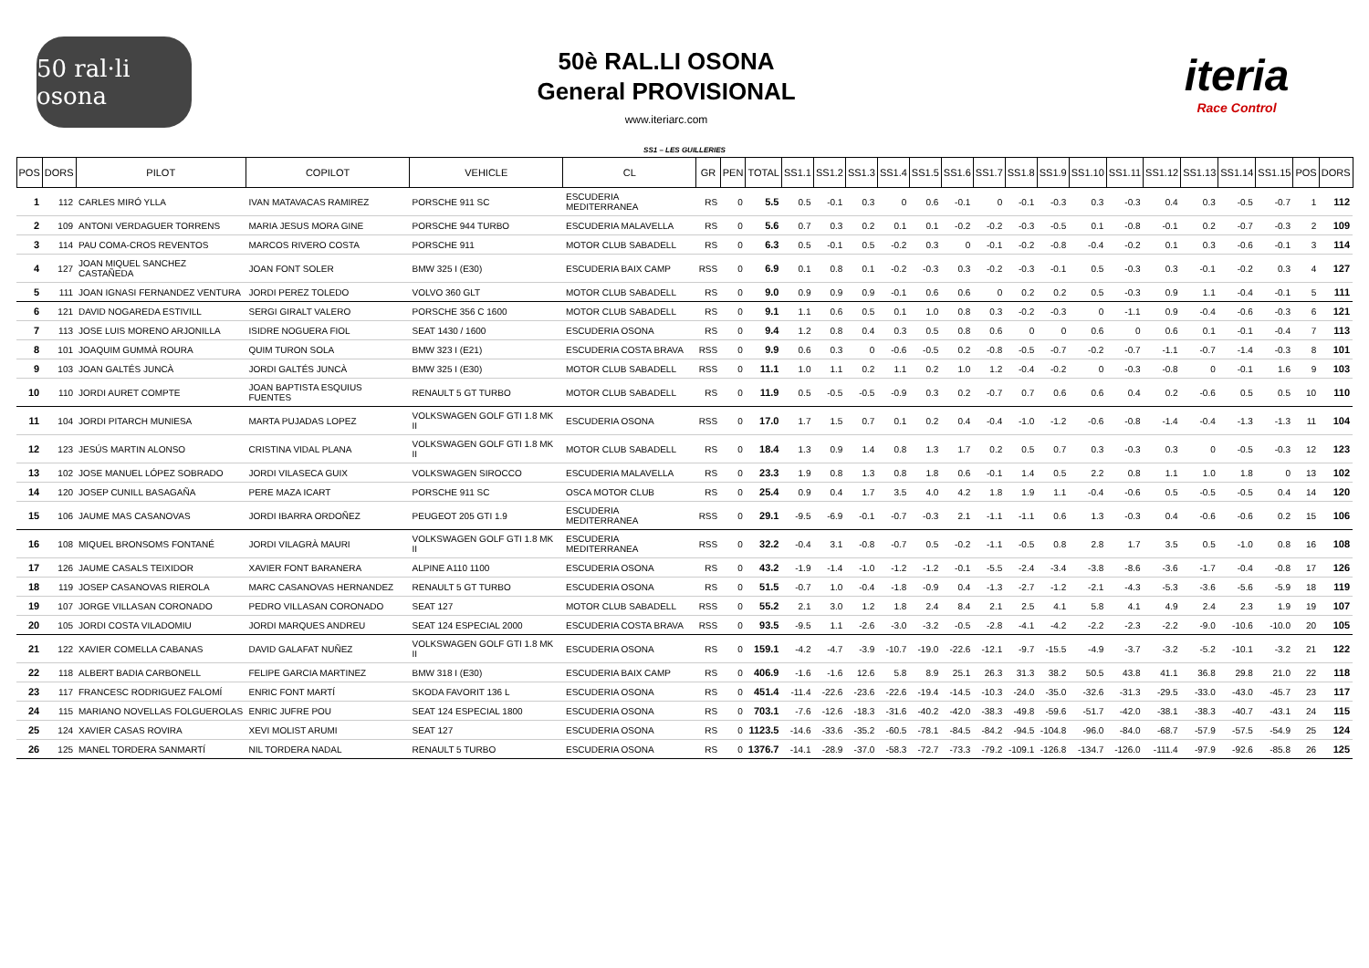50 ral·li osona
50è RAL.LI OSONA
General PROVISIONAL
www.iteriarc.com
iteria
Race Control
SS1 – LES GUILLERIES
| POS | DORS | PILOT | COPILOT | VEHICLE | CL | GR | PEN | TOTAL | SS1.1 | SS1.2 | SS1.3 | SS1.4 | SS1.5 | SS1.6 | SS1.7 | SS1.8 | SS1.9 | SS1.10 | SS1.11 | SS1.12 | SS1.13 | SS1.14 | SS1.15 | POS | DORS |
| --- | --- | --- | --- | --- | --- | --- | --- | --- | --- | --- | --- | --- | --- | --- | --- | --- | --- | --- | --- | --- | --- | --- | --- | --- | --- |
| 1 | 112 | CARLES MIRÓ YLLA | IVAN MATAVACAS RAMIREZ | PORSCHE 911 SC | ESCUDERIA MEDITERRANEA | RS | 0 | 5.5 | 0.5 | -0.1 | 0.3 | 0 | 0.6 | -0.1 | 0 | -0.1 | -0.3 | 0.3 | -0.3 | 0.4 | 0.3 | -0.5 | -0.7 | 1 | 112 |
| 2 | 109 | ANTONI VERDAGUER TORRENS | MARIA JESUS MORA GINE | PORSCHE 944 TURBO | ESCUDERIA MALAVELLA | RS | 0 | 5.6 | 0.7 | 0.3 | 0.2 | 0.1 | 0.1 | -0.2 | -0.2 | -0.3 | -0.5 | 0.1 | -0.8 | -0.1 | 0.2 | -0.7 | -0.3 | 2 | 109 |
| 3 | 114 | PAU COMA-CROS REVENTOS | MARCOS RIVERO COSTA | PORSCHE 911 | MOTOR CLUB SABADELL | RS | 0 | 6.3 | 0.5 | -0.1 | 0.5 | -0.2 | 0.3 | 0 | -0.1 | -0.2 | -0.8 | -0.4 | -0.2 | 0.1 | 0.3 | -0.6 | -0.1 | 3 | 114 |
| 4 | 127 | JOAN MIQUEL SANCHEZ CASTAÑEDA | JOAN FONT SOLER | BMW 325 I (E30) | ESCUDERIA BAIX CAMP | RSS | 0 | 6.9 | 0.1 | 0.8 | 0.1 | -0.2 | -0.3 | 0.3 | -0.2 | -0.3 | -0.1 | 0.5 | -0.3 | 0.3 | -0.1 | -0.2 | 0.3 | 4 | 127 |
| 5 | 111 | JOAN IGNASI FERNANDEZ VENTURA | JORDI PEREZ TOLEDO | VOLVO 360 GLT | MOTOR CLUB SABADELL | RS | 0 | 9.0 | 0.9 | 0.9 | 0.9 | -0.1 | 0.6 | 0.6 | 0 | 0.2 | 0.2 | 0.5 | -0.3 | 0.9 | 1.1 | -0.4 | -0.1 | 5 | 111 |
| 6 | 121 | DAVID NOGAREDA ESTIVILL | SERGI GIRALT VALERO | PORSCHE 356 C 1600 | MOTOR CLUB SABADELL | RS | 0 | 9.1 | 1.1 | 0.6 | 0.5 | 0.1 | 1.0 | 0.8 | 0.3 | -0.2 | -0.3 | 0 | -1.1 | 0.9 | -0.4 | -0.6 | -0.3 | 6 | 121 |
| 7 | 113 | JOSE LUIS MORENO ARJONILLA | ISIDRE NOGUERA FIOL | SEAT 1430 / 1600 | ESCUDERIA OSONA | RS | 0 | 9.4 | 1.2 | 0.8 | 0.4 | 0.3 | 0.5 | 0.8 | 0.6 | 0 | 0 | 0.6 | 0 | 0.6 | 0.1 | -0.1 | -0.4 | 7 | 113 |
| 8 | 101 | JOAQUIM GUMMÀ ROURA | QUIM TURON SOLA | BMW 323 I (E21) | ESCUDERIA COSTA BRAVA | RSS | 0 | 9.9 | 0.6 | 0.3 | 0 | -0.6 | -0.5 | 0.2 | -0.8 | -0.5 | -0.7 | -0.2 | -0.7 | -1.1 | -0.7 | -1.4 | -0.3 | 8 | 101 |
| 9 | 103 | JOAN GALTÉS JUNCÀ | JORDI GALTÉS JUNCÀ | BMW 325 I (E30) | MOTOR CLUB SABADELL | RSS | 0 | 11.1 | 1.0 | 1.1 | 0.2 | 1.1 | 0.2 | 1.0 | 1.2 | -0.4 | -0.2 | 0 | -0.3 | -0.8 | 0 | -0.1 | 1.6 | 9 | 103 |
| 10 | 110 | JORDI AURET COMPTE | JOAN BAPTISTA ESQUIUS FUENTES | RENAULT 5 GT TURBO | MOTOR CLUB SABADELL | RS | 0 | 11.9 | 0.5 | -0.5 | -0.5 | -0.9 | 0.3 | 0.2 | -0.7 | 0.7 | 0.6 | 0.6 | 0.4 | 0.2 | -0.6 | 0.5 | 0.5 | 10 | 110 |
| 11 | 104 | JORDI PITARCH MUNIESA | MARTA PUJADAS LOPEZ | VOLKSWAGEN GOLF GTI 1.8 MK II | ESCUDERIA OSONA | RSS | 0 | 17.0 | 1.7 | 1.5 | 0.7 | 0.1 | 0.2 | 0.4 | -0.4 | -1.0 | -1.2 | -0.6 | -0.8 | -1.4 | -0.4 | -1.3 | -1.3 | 11 | 104 |
| 12 | 123 | JESÚS MARTIN ALONSO | CRISTINA VIDAL PLANA | VOLKSWAGEN GOLF GTI 1.8 MK II | MOTOR CLUB SABADELL | RS | 0 | 18.4 | 1.3 | 0.9 | 1.4 | 0.8 | 1.3 | 1.7 | 0.2 | 0.5 | 0.7 | 0.3 | -0.3 | 0.3 | 0 | -0.5 | -0.3 | 12 | 123 |
| 13 | 102 | JOSE MANUEL LÓPEZ SOBRADO | JORDI VILASECA GUIX | VOLKSWAGEN SIROCCO | ESCUDERIA MALAVELLA | RS | 0 | 23.3 | 1.9 | 0.8 | 1.3 | 0.8 | 1.8 | 0.6 | -0.1 | 1.4 | 0.5 | 2.2 | 0.8 | 1.1 | 1.0 | 1.8 | 0 | 13 | 102 |
| 14 | 120 | JOSEP CUNILL BASAGAÑA | PERE MAZA ICART | PORSCHE 911 SC | OSCA MOTOR CLUB | RS | 0 | 25.4 | 0.9 | 0.4 | 1.7 | 3.5 | 4.0 | 4.2 | 1.8 | 1.9 | 1.1 | -0.4 | -0.6 | 0.5 | -0.5 | -0.5 | 0.4 | 14 | 120 |
| 15 | 106 | JAUME MAS CASANOVAS | JORDI IBARRA ORDOÑEZ | PEUGEOT 205 GTI 1.9 | ESCUDERIA MEDITERRANEA | RSS | 0 | 29.1 | -9.5 | -6.9 | -0.1 | -0.7 | -0.3 | 2.1 | -1.1 | -1.1 | 0.6 | 1.3 | -0.3 | 0.4 | -0.6 | -0.6 | 0.2 | 15 | 106 |
| 16 | 108 | MIQUEL BRONSOMS FONTANÉ | JORDI VILAGRÀ MAURI | VOLKSWAGEN GOLF GTI 1.8 MK II | ESCUDERIA MEDITERRANEA | RSS | 0 | 32.2 | -0.4 | 3.1 | -0.8 | -0.7 | 0.5 | -0.2 | -1.1 | -0.5 | 0.8 | 2.8 | 1.7 | 3.5 | 0.5 | -1.0 | 0.8 | 16 | 108 |
| 17 | 126 | JAUME CASALS TEIXIDOR | XAVIER FONT BARANERA | ALPINE A110 1100 | ESCUDERIA OSONA | RS | 0 | 43.2 | -1.9 | -1.4 | -1.0 | -1.2 | -1.2 | -0.1 | -5.5 | -2.4 | -3.4 | -3.8 | -8.6 | -3.6 | -1.7 | -0.4 | -0.8 | 17 | 126 |
| 18 | 119 | JOSEP CASANOVAS RIEROLA | MARC CASANOVAS HERNANDEZ | RENAULT 5 GT TURBO | ESCUDERIA OSONA | RS | 0 | 51.5 | -0.7 | 1.0 | -0.4 | -1.8 | -0.9 | 0.4 | -1.3 | -2.7 | -1.2 | -2.1 | -4.3 | -5.3 | -3.6 | -5.6 | -5.9 | 18 | 119 |
| 19 | 107 | JORGE VILLASAN CORONADO | PEDRO VILLASAN CORONADO | SEAT 127 | MOTOR CLUB SABADELL | RSS | 0 | 55.2 | 2.1 | 3.0 | 1.2 | 1.8 | 2.4 | 8.4 | 2.1 | 2.5 | 4.1 | 5.8 | 4.1 | 4.9 | 2.4 | 2.3 | 1.9 | 19 | 107 |
| 20 | 105 | JORDI COSTA VILADOMIU | JORDI MARQUES ANDREU | SEAT 124 ESPECIAL 2000 | ESCUDERIA COSTA BRAVA | RSS | 0 | 93.5 | -9.5 | 1.1 | -2.6 | -3.0 | -3.2 | -0.5 | -2.8 | -4.1 | -4.2 | -2.2 | -2.3 | -2.2 | -9.0 | -10.6 | -10.0 | 20 | 105 |
| 21 | 122 | XAVIER COMELLA CABANAS | DAVID GALAFAT NUÑEZ | VOLKSWAGEN GOLF GTI 1.8 MK II | ESCUDERIA OSONA | RS | 0 | 159.1 | -4.2 | -4.7 | -3.9 | -10.7 | -19.0 | -22.6 | -12.1 | -9.7 | -15.5 | -4.9 | -3.7 | -3.2 | -5.2 | -10.1 | -3.2 | 21 | 122 |
| 22 | 118 | ALBERT BADIA CARBONELL | FELIPE GARCIA MARTINEZ | BMW 318 I (E30) | ESCUDERIA BAIX CAMP | RS | 0 | 406.9 | -1.6 | -1.6 | 12.6 | 5.8 | 8.9 | 25.1 | 26.3 | 31.3 | 38.2 | 50.5 | 43.8 | 41.1 | 36.8 | 29.8 | 21.0 | 22 | 118 |
| 23 | 117 | FRANCESC RODRIGUEZ FALOMÍ | ENRIC FONT MARTÍ | SKODA FAVORIT 136 L | ESCUDERIA OSONA | RS | 0 | 451.4 | -11.4 | -22.6 | -23.6 | -22.6 | -19.4 | -14.5 | -10.3 | -24.0 | -35.0 | -32.6 | -31.3 | -29.5 | -33.0 | -43.0 | -45.7 | 23 | 117 |
| 24 | 115 | MARIANO NOVELLAS FOLGUEROLAS | ENRIC JUFRE POU | SEAT 124 ESPECIAL 1800 | ESCUDERIA OSONA | RS | 0 | 703.1 | -7.6 | -12.6 | -18.3 | -31.6 | -40.2 | -42.0 | -38.3 | -49.8 | -59.6 | -51.7 | -42.0 | -38.1 | -38.3 | -40.7 | -43.1 | 24 | 115 |
| 25 | 124 | XAVIER CASAS ROVIRA | XEVI MOLIST ARUMI | SEAT 127 | ESCUDERIA OSONA | RS | 0 | 1123.5 | -14.6 | -33.6 | -35.2 | -60.5 | -78.1 | -84.5 | -84.2 | -94.5 | -104.8 | -96.0 | -84.0 | -68.7 | -57.9 | -57.5 | -54.9 | 25 | 124 |
| 26 | 125 | MANEL TORDERA SANMARTÍ | NIL TORDERA NADAL | RENAULT 5 TURBO | ESCUDERIA OSONA | RS | 0 | 1376.7 | -14.1 | -28.9 | -37.0 | -58.3 | -72.7 | -73.3 | -79.2 | -109.1 | -126.8 | -134.7 | -126.0 | -111.4 | -97.9 | -92.6 | -85.8 | 26 | 125 |